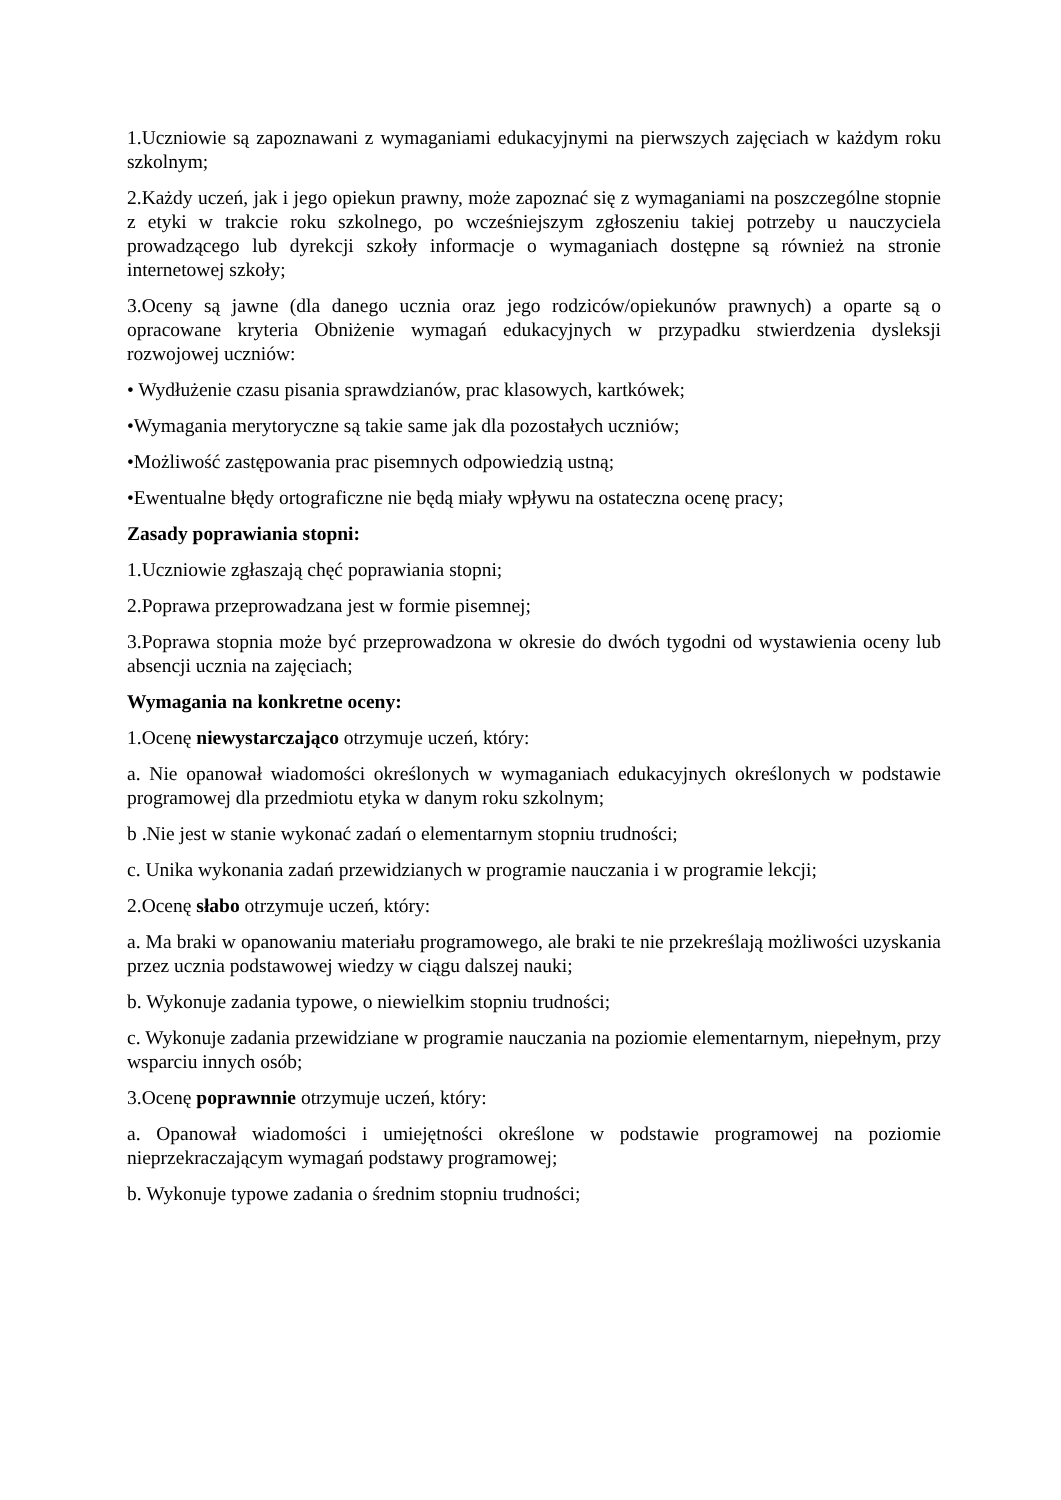1.Uczniowie są zapoznawani z wymaganiami edukacyjnymi na pierwszych zajęciach w każdym roku szkolnym;
2.Każdy uczeń, jak i jego opiekun prawny, może zapoznać się z wymaganiami na poszczególne stopnie z etyki w trakcie roku szkolnego, po wcześniejszym zgłoszeniu takiej potrzeby u nauczyciela prowadzącego lub dyrekcji szkoły informacje o wymaganiach dostępne są również na stronie internetowej szkoły;
3.Oceny są jawne (dla danego ucznia oraz jego rodziców/opiekunów prawnych) a oparte są o opracowane kryteria Obniżenie wymagań edukacyjnych w przypadku stwierdzenia dysleksji rozwojowej uczniów:
• Wydłużenie czasu pisania sprawdzianów, prac klasowych, kartkówek;
•Wymagania merytoryczne są takie same jak dla pozostałych uczniów;
•Możliwość zastępowania prac pisemnych odpowiedzią ustną;
•Ewentualne błędy ortograficzne nie będą miały wpływu na ostateczna ocenę pracy;
Zasady poprawiania stopni:
1.Uczniowie zgłaszają chęć poprawiania stopni;
2.Poprawa przeprowadzana jest w formie pisemnej;
3.Poprawa stopnia może być przeprowadzona w okresie do dwóch tygodni od wystawienia oceny lub absencji ucznia na zajęciach;
Wymagania na konkretne oceny:
1.Ocenę niewystarczająco otrzymuje uczeń, który:
a. Nie opanował wiadomości określonych w wymaganiach edukacyjnych określonych w podstawie programowej dla przedmiotu etyka w danym roku szkolnym;
b .Nie jest w stanie wykonać zadań o elementarnym stopniu trudności;
c. Unika wykonania zadań przewidzianych w programie nauczania i w programie lekcji;
2.Ocenę słabo otrzymuje uczeń, który:
a. Ma braki w opanowaniu materiału programowego, ale braki te nie przekreślają możliwości uzyskania przez ucznia podstawowej wiedzy w ciągu dalszej nauki;
b. Wykonuje zadania typowe, o niewielkim stopniu trudności;
c. Wykonuje zadania przewidziane w programie nauczania na poziomie elementarnym, niepełnym, przy wsparciu innych osób;
3.Ocenę poprawnnie otrzymuje uczeń, który:
a. Opanował wiadomości i umiejętności określone w podstawie programowej na poziomie nieprzekraczającym wymagań podstawy programowej;
b. Wykonuje typowe zadania o średnim stopniu trudności;